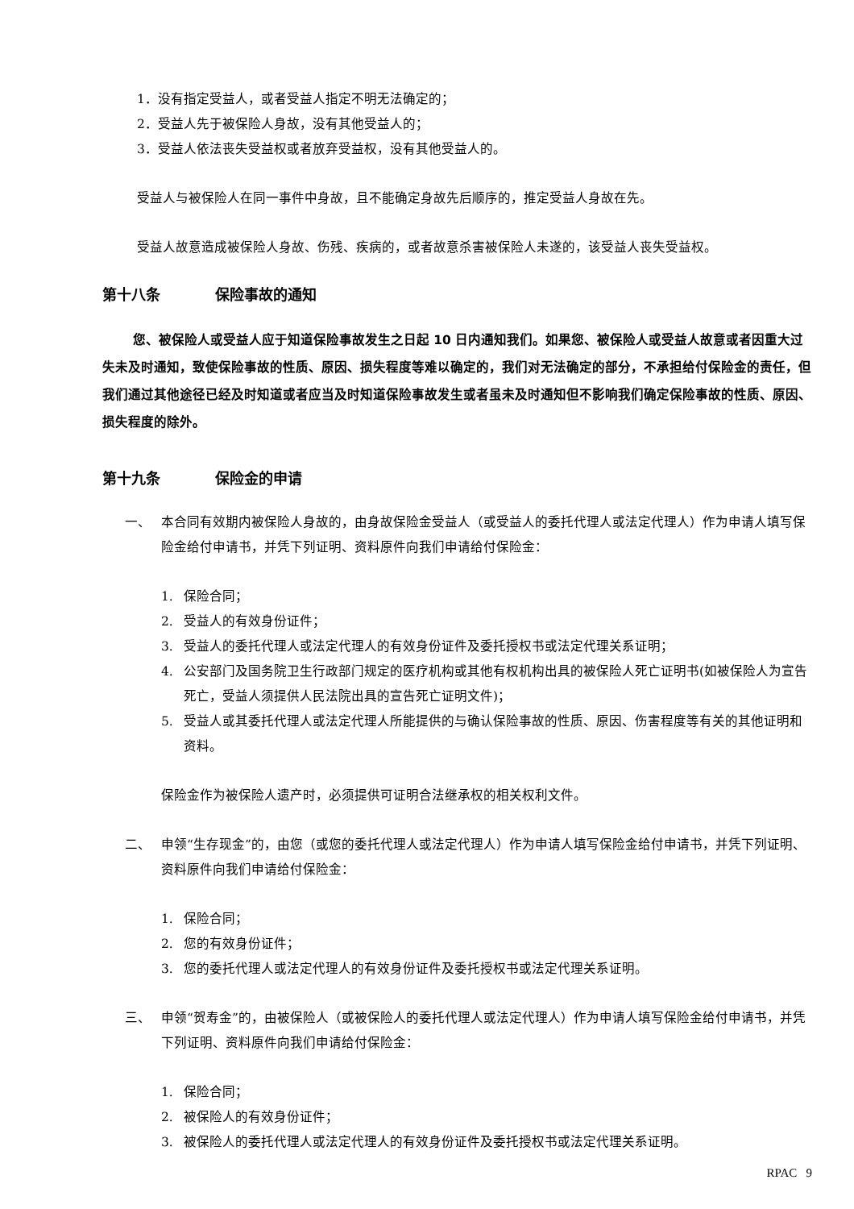1．没有指定受益人，或者受益人指定不明无法确定的；
2．受益人先于被保险人身故，没有其他受益人的；
3．受益人依法丧失受益权或者放弃受益权，没有其他受益人的。
受益人与被保险人在同一事件中身故，且不能确定身故先后顺序的，推定受益人身故在先。
受益人故意造成被保险人身故、伤残、疾病的，或者故意杀害被保险人未遂的，该受益人丧失受益权。
第十八条 保险事故的通知
您、被保险人或受益人应于知道保险事故发生之日起 10 日内通知我们。如果您、被保险人或受益人故意或者因重大过失未及时通知，致使保险事故的性质、原因、损失程度等难以确定的，我们对无法确定的部分，不承担给付保险金的责任，但我们通过其他途径已经及时知道或者应当及时知道保险事故发生或者虽未及时通知但不影响我们确定保险事故的性质、原因、损失程度的除外。
第十九条 保险金的申请
一、 本合同有效期内被保险人身故的，由身故保险金受益人（或受益人的委托代理人或法定代理人）作为申请人填写保险金给付申请书，并凭下列证明、资料原件向我们申请给付保险金：
1. 保险合同；
2. 受益人的有效身份证件；
3. 受益人的委托代理人或法定代理人的有效身份证件及委托授权书或法定代理关系证明；
4. 公安部门及国务院卫生行政部门规定的医疗机构或其他有权机构出具的被保险人死亡证明书(如被保险人为宣告死亡，受益人须提供人民法院出具的宣告死亡证明文件)；
5. 受益人或其委托代理人或法定代理人所能提供的与确认保险事故的性质、原因、伤害程度等有关的其他证明和资料。
保险金作为被保险人遗产时，必须提供可证明合法继承权的相关权利文件。
二、 申领“生存现金”的，由您（或您的委托代理人或法定代理人）作为申请人填写保险金给付申请书，并凭下列证明、资料原件向我们申请给付保险金：
1. 保险合同；
2. 您的有效身份证件；
3. 您的委托代理人或法定代理人的有效身份证件及委托授权书或法定代理关系证明。
三、 申领“贺寿金”的，由被保险人（或被保险人的委托代理人或法定代理人）作为申请人填写保险金给付申请书，并凭下列证明、资料原件向我们申请给付保险金：
1. 保险合同；
2. 被保险人的有效身份证件；
3. 被保险人的委托代理人或法定代理人的有效身份证件及委托授权书或法定代理关系证明。
RPAC 9